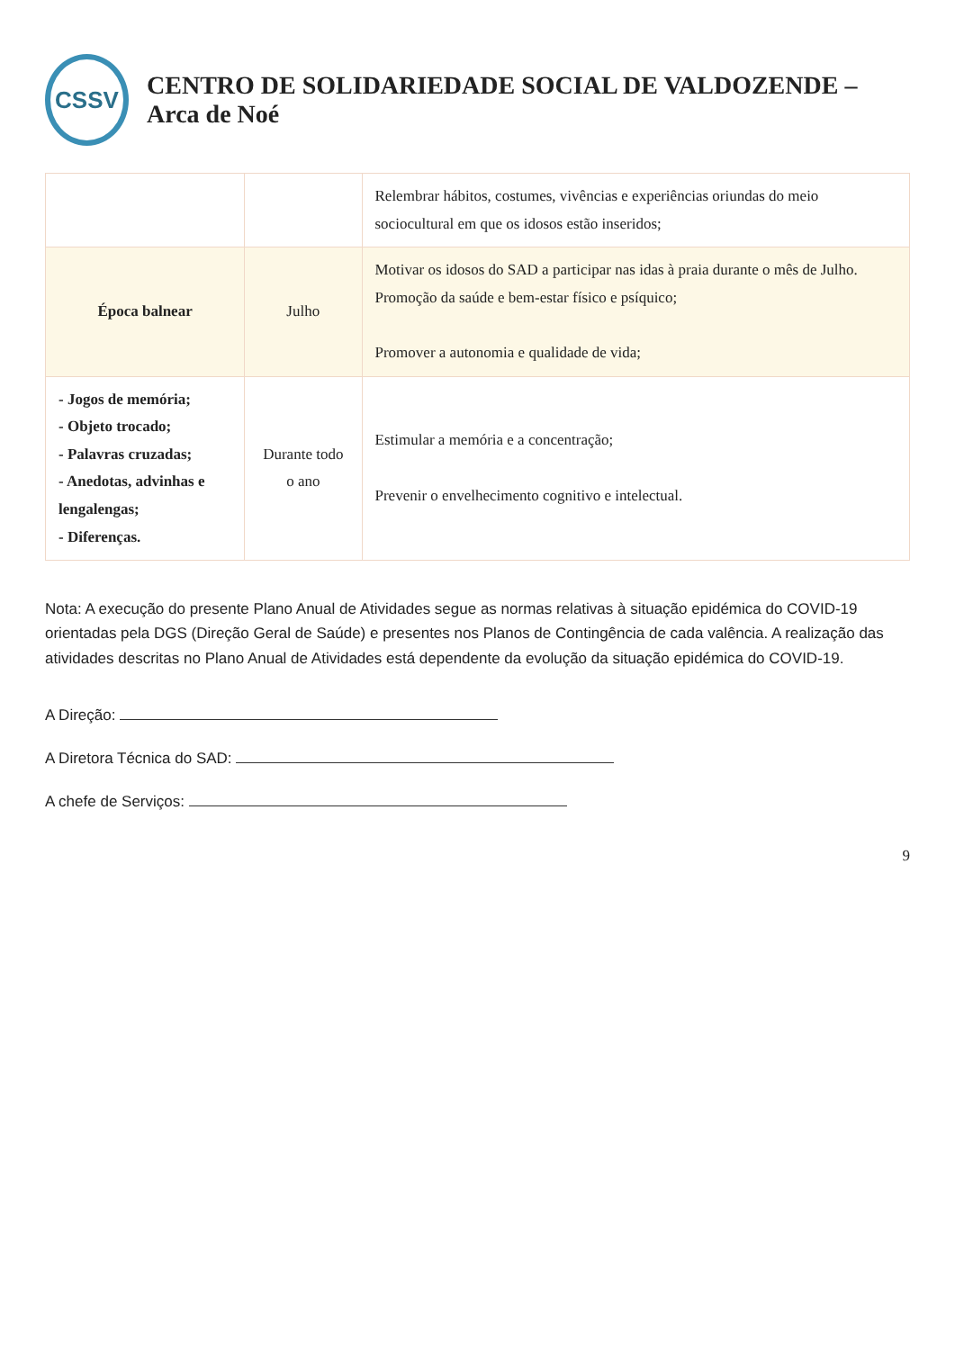CSSV
CENTRO DE SOLIDARIEDADE SOCIAL DE VALDOZENDE – Arca de Noé
| | | Relembrar hábitos, costumes, vivências e experiências oriundas do meio sociocultural em que os idosos estão inseridos; |
| Época balnear | Julho | Motivar os idosos do SAD a participar nas idas à praia durante o mês de Julho. Promoção da saúde e bem-estar físico e psíquico; Promover a autonomia e qualidade de vida; |
| - Jogos de memória; - Objeto trocado; - Palavras cruzadas; - Anedotas, advinhas e lengalengas; - Diferenças. | Durante todo o ano | Estimular a memória e a concentração; Prevenir o envelhecimento cognitivo e intelectual. |
Nota: A execução do presente Plano Anual de Atividades segue as normas relativas à situação epidémica do COVID-19 orientadas pela DGS (Direção Geral de Saúde) e presentes nos Planos de Contingência de cada valência. A realização das atividades descritas no Plano Anual de Atividades está dependente da evolução da situação epidémica do COVID-19.
A Direção:
A Diretora Técnica do SAD:
A chefe de Serviços:
9